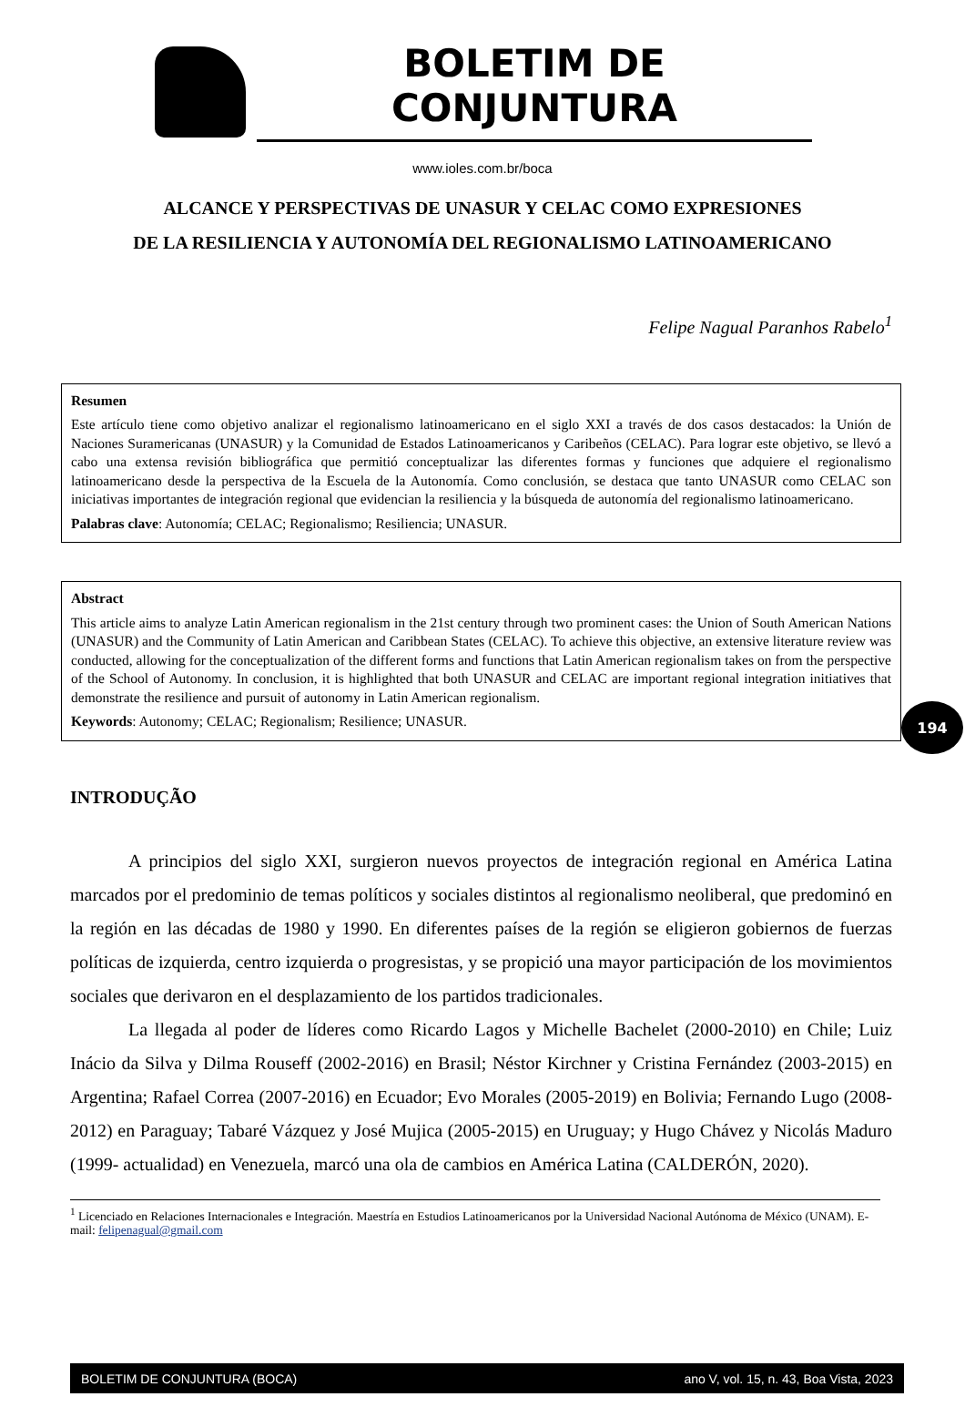BOLETIM DE CONJUNTURA
www.ioles.com.br/boca
ALCANCE Y PERSPECTIVAS DE UNASUR Y CELAC COMO EXPRESIONES
DE LA RESILIENCIA Y AUTONOMÍA DEL REGIONALISMO LATINOAMERICANO
Felipe Nagual Paranhos Rabelo<sup>1</sup>
Resumen
Este artículo tiene como objetivo analizar el regionalismo latinoamericano en el siglo XXI a través de dos casos destacados: la Unión de Naciones Suramericanas (UNASUR) y la Comunidad de Estados Latinoamericanos y Caribeños (CELAC). Para lograr este objetivo, se llevó a cabo una extensa revisión bibliográfica que permitió conceptualizar las diferentes formas y funciones que adquiere el regionalismo latinoamericano desde la perspectiva de la Escuela de la Autonomía. Como conclusión, se destaca que tanto UNASUR como CELAC son iniciativas importantes de integración regional que evidencian la resiliencia y la búsqueda de autonomía del regionalismo latinoamericano.
Palabras clave: Autonomía; CELAC; Regionalismo; Resiliencia; UNASUR.
Abstract
This article aims to analyze Latin American regionalism in the 21st century through two prominent cases: the Union of South American Nations (UNASUR) and the Community of Latin American and Caribbean States (CELAC). To achieve this objective, an extensive literature review was conducted, allowing for the conceptualization of the different forms and functions that Latin American regionalism takes on from the perspective of the School of Autonomy. In conclusion, it is highlighted that both UNASUR and CELAC are important regional integration initiatives that demonstrate the resilience and pursuit of autonomy in Latin American regionalism.
Keywords: Autonomy; CELAC; Regionalism; Resilience; UNASUR.
194
INTRODUÇÃO
A principios del siglo XXI, surgieron nuevos proyectos de integración regional en América Latina marcados por el predominio de temas políticos y sociales distintos al regionalismo neoliberal, que predominó en la región en las décadas de 1980 y 1990. En diferentes países de la región se eligieron gobiernos de fuerzas políticas de izquierda, centro izquierda o progresistas, y se propició una mayor participación de los movimientos sociales que derivaron en el desplazamiento de los partidos tradicionales.
La llegada al poder de líderes como Ricardo Lagos y Michelle Bachelet (2000-2010) en Chile; Luiz Inácio da Silva y Dilma Rouseff (2002-2016) en Brasil; Néstor Kirchner y Cristina Fernández (2003-2015) en Argentina; Rafael Correa (2007-2016) en Ecuador; Evo Morales (2005-2019) en Bolivia; Fernando Lugo (2008-2012) en Paraguay; Tabaré Vázquez y José Mujica (2005-2015) en Uruguay; y Hugo Chávez y Nicolás Maduro (1999- actualidad) en Venezuela, marcó una ola de cambios en América Latina (CALDERÓN, 2020).
<sup>1</sup> Licenciado en Relaciones Internacionales e Integración. Maestría en Estudios Latinoamericanos por la Universidad Nacional Autónoma de México (UNAM). E-mail: felipenagual@gmail.com
BOLETIM DE CONJUNTURA (BOCA) ano V, vol. 15, n. 43, Boa Vista, 2023